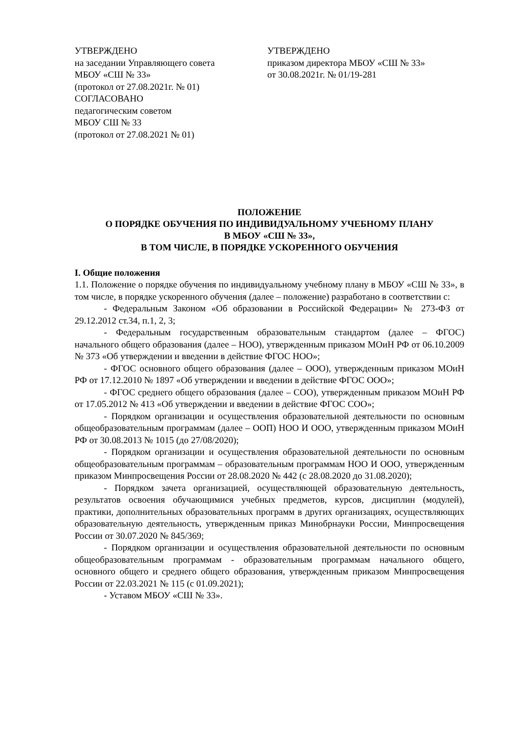УТВЕРЖДЕНО
на заседании Управляющего совета
МБОУ «СШ № 33»
(протокол от 27.08.2021г. № 01)
СОГЛАСОВАНО
педагогическим советом
МБОУ СШ № 33
(протокол от 27.08.2021 № 01)
УТВЕРЖДЕНО
приказом директора МБОУ «СШ № 33»
от 30.08.2021г. № 01/19-281
ПОЛОЖЕНИЕ
О ПОРЯДКЕ ОБУЧЕНИЯ ПО ИНДИВИДУАЛЬНОМУ УЧЕБНОМУ ПЛАНУ
В МБОУ «СШ № 33»,
В ТОМ ЧИСЛЕ, В ПОРЯДКЕ УСКОРЕННОГО ОБУЧЕНИЯ
I. Общие положения
1.1. Положение о порядке обучения по индивидуальному учебному плану в МБОУ «СШ № 33», в том числе, в порядке ускоренного обучения (далее – положение) разработано в соответствии с:
- Федеральным Законом «Об образовании в Российской Федерации» № 273-ФЗ от 29.12.2012 ст.34, п.1, 2, 3;
- Федеральным государственным образовательным стандартом (далее – ФГОС) начального общего образования (далее – НОО), утвержденным приказом МОиН РФ от 06.10.2009 № 373 «Об утверждении и введении в действие ФГОС НОО»;
- ФГОС основного общего образования (далее – ООО), утвержденным приказом МОиН РФ от 17.12.2010 № 1897 «Об утверждении и введении в действие ФГОС ООО»;
- ФГОС среднего общего образования (далее – СОО), утвержденным приказом МОиН РФ от 17.05.2012 № 413 «Об утверждении и введении в действие ФГОС СОО»;
- Порядком организации и осуществления образовательной деятельности по основным общеобразовательным программам (далее – ООП) НОО И ООО, утвержденным приказом МОиН РФ от 30.08.2013 № 1015 (до 27/08/2020);
- Порядком организации и осуществления образовательной деятельности по основным общеобразовательным программам – образовательным программам НОО И ООО, утвержденным приказом Минпросвещения России от 28.08.2020 № 442 (с 28.08.2020 до 31.08.2020);
- Порядком зачета организацией, осуществляющей образовательную деятельность, результатов освоения обучающимися учебных предметов, курсов, дисциплин (модулей), практики, дополнительных образовательных программ в других организациях, осуществляющих образовательную деятельность, утвержденным приказ Минобрнауки России, Минпросвещения России от 30.07.2020 № 845/369;
- Порядком организации и осуществления образовательной деятельности по основным общеобразовательным программам - образовательным программам начального общего, основного общего и среднего общего образования, утвержденным приказом Минпросвещения России от 22.03.2021 № 115 (с 01.09.2021);
- Уставом МБОУ «СШ № 33».